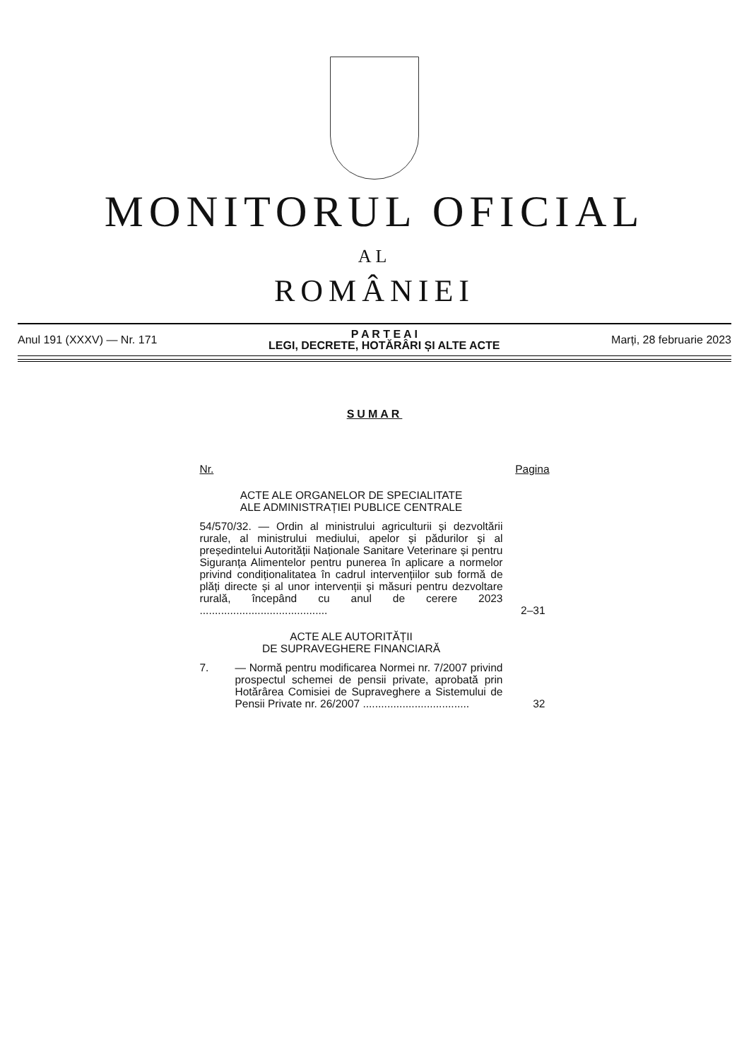MONITORUL OFICIAL
AL
ROMÂNIEI
Anul 191 (XXXV) — Nr. 171 P A R T E A I
LEGI, DECRETE, HOTĂRÂRI ȘI ALTE ACTE Marți, 28 februarie 2023
SUMAR
| Nr. | | Pagina |
| --- | --- | --- |
| ACTE ALE ORGANELOR DE SPECIALITATE ALE ADMINISTRAȚIEI PUBLICE CENTRALE | | |
| 54/570/32. — Ordin al ministrului agriculturii și dezvoltării rurale, al ministrului mediului, apelor și pădurilor și al președintelui Autorității Naționale Sanitare Veterinare și pentru Siguranța Alimentelor pentru punerea în aplicare a normelor privind condiționalitatea în cadrul intervențiilor sub formă de plăți directe și al unor intervenții și măsuri pentru dezvoltare rurală, începând cu anul de cerere 2023 .......................................... | | 2–31 |
| ACTE ALE AUTORITĂȚII DE SUPRAVEGHERE FINANCIARĂ | | |
| 7. | — Normă pentru modificarea Normei nr. 7/2007 privind prospectul schemei de pensii private, aprobată prin Hotărârea Comisiei de Supraveghere a Sistemului de Pensii Private nr. 26/2007 ................................... | 32 |